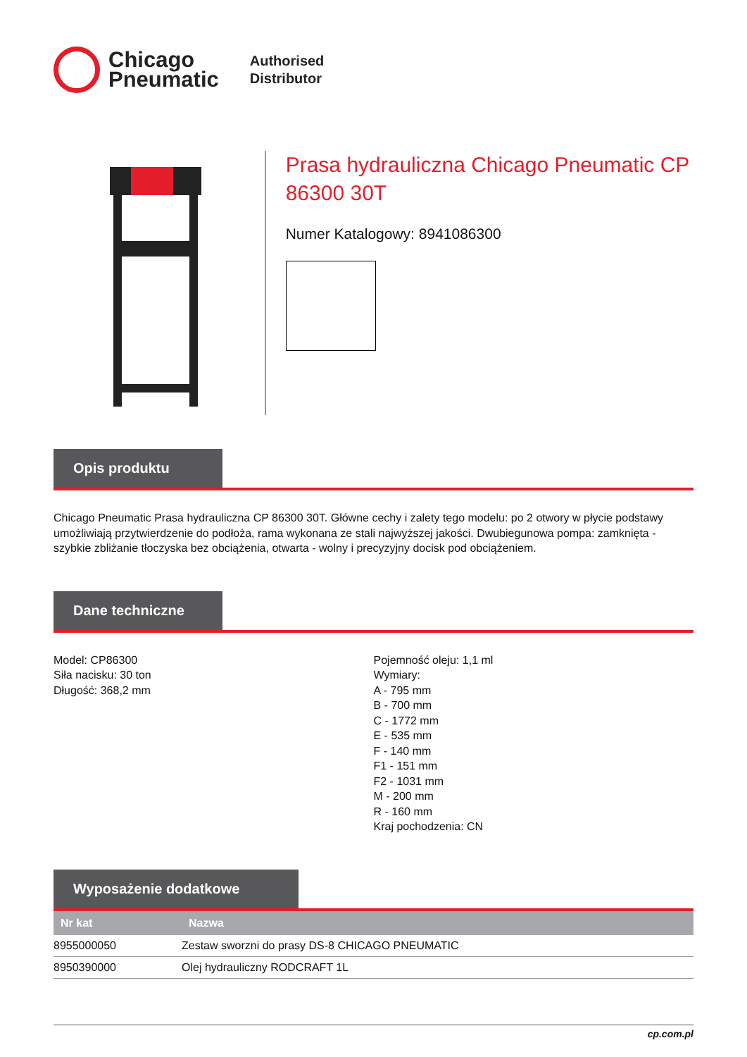Chicago
Pneumatic
Authorised
Distributor
Prasa hydrauliczna Chicago Pneumatic CP 86300 30T
Numer Katalogowy: 8941086300
Opis produktu
Chicago Pneumatic Prasa hydrauliczna CP 86300 30T. Główne cechy i zalety tego modelu: po 2 otwory w płycie podstawy umożliwiają przytwierdzenie do podłoża, rama wykonana ze stali najwyższej jakości. Dwubiegunowa pompa: zamknięta - szybkie zbliżanie tłoczyska bez obciążenia, otwarta - wolny i precyzyjny docisk pod obciążeniem.
Dane techniczne
Model: CP86300
Siła nacisku: 30 ton
Długość: 368,2 mm
Pojemność oleju: 1,1 ml
Wymiary:
A - 795 mm
B - 700 mm
C - 1772 mm
E - 535 mm
F - 140 mm
F1 - 151 mm
F2 - 1031 mm
M - 200 mm
R - 160 mm
Kraj pochodzenia: CN
Wyposażenie dodatkowe
| Nr kat | Nazwa |
| --- | --- |
| 8955000050 | Zestaw sworzni do prasy DS-8 CHICAGO PNEUMATIC |
| 8950390000 | Olej hydrauliczny RODCRAFT 1L |
cp.com.pl